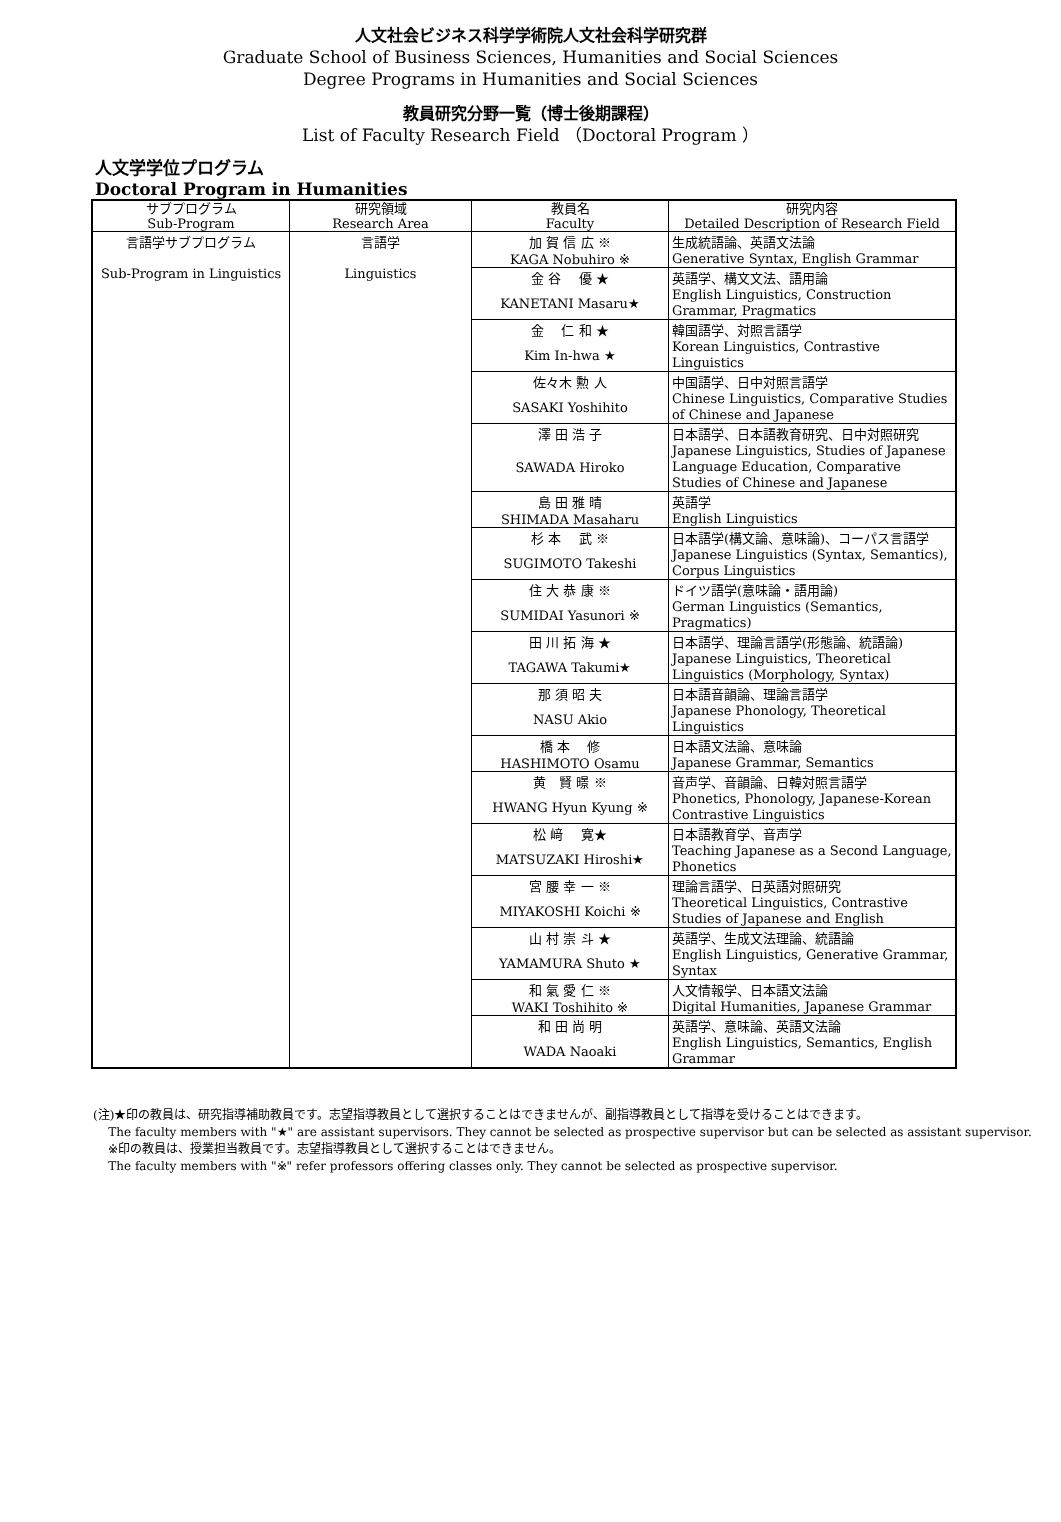人文社会ビジネス科学学術院人文社会科学研究群
Graduate School of Business Sciences, Humanities and Social Sciences
Degree Programs in Humanities and Social Sciences
教員研究分野一覧（博士後期課程）
List of Faculty Research Field （Doctoral Program ）
人文学学位プログラム
Doctoral Program in Humanities
| サブプログラム Sub-Program | 研究領域 Research Area | 教員名 Faculty | 研究内容 Detailed Description of Research Field |
| --- | --- | --- | --- |
| 言語学サブプログラム Sub-Program in Linguistics | 言語学 Linguistics | 加 賀 信 広 ※ | 生成統語論、英語文法論 |
| | | KAGA Nobuhiro ※ | Generative Syntax, English Grammar |
| | | 金 谷 優 ★ | 英語学、構文文法、語用論 |
| | | KANETANI Masaru★ | English Linguistics, Construction Grammar, Pragmatics |
| | | 金 仁 和 ★ | 韓国語学、対照言語学 |
| | | Kim In-hwa ★ | Korean Linguistics, Contrastive Linguistics |
| | | 佐々木 勲 人 | 中国語学、日中対照言語学 |
| | | SASAKI Yoshihito | Chinese Linguistics, Comparative Studies of Chinese and Japanese |
| | | 澤 田 浩 子 | 日本語学、日本語教育研究、日中対照研究 |
| | | SAWADA Hiroko | Japanese Linguistics, Studies of Japanese Language Education, Comparative Studies of Chinese and Japanese |
| | | 島 田 雅 晴 | 英語学 |
| | | SHIMADA Masaharu | English Linguistics |
| | | 杉 本 武 ※ | 日本語学(構文論、意味論)、コーパス言語学 |
| | | SUGIMOTO Takeshi | Japanese Linguistics (Syntax, Semantics), Corpus Linguistics |
| | | 住 大 恭 康 ※ | ドイツ語学(意味論・語用論) |
| | | SUMIDAI Yasunori ※ | German Linguistics (Semantics, Pragmatics) |
| | | 田 川 拓 海 ★ | 日本語学、理論言語学(形態論、統語論) |
| | | TAGAWA Takumi★ | Japanese Linguistics, Theoretical Linguistics (Morphology, Syntax) |
| | | 那 須 昭 夫 | 日本語音韻論、理論言語学 |
| | | NASU Akio | Japanese Phonology, Theoretical Linguistics |
| | | 橋 本 修 | 日本語文法論、意味論 |
| | | HASHIMOTO Osamu | Japanese Grammar, Semantics |
| | | 黄 賢 暻 ※ | 音声学、音韻論、日韓対照言語学 |
| | | HWANG Hyun Kyung ※ | Phonetics, Phonology, Japanese-Korean Contrastive Linguistics |
| | | 松 﨑 寛★ | 日本語教育学、音声学 |
| | | MATSUZAKI Hiroshi★ | Teaching Japanese as a Second Language, Phonetics |
| | | 宮 腰 幸 一 ※ | 理論言語学、日英語対照研究 |
| | | MIYAKOSHI Koichi ※ | Theoretical Linguistics, Contrastive Studies of Japanese and English |
| | | 山 村 崇 斗 ★ | 英語学、生成文法理論、統語論 |
| | | YAMAMURA Shuto ★ | English Linguistics, Generative Grammar, Syntax |
| | | 和 氣 愛 仁 ※ | 人文情報学、日本語文法論 |
| | | WAKI Toshihito ※ | Digital Humanities, Japanese Grammar |
| | | 和 田 尚 明 | 英語学、意味論、英語文法論 |
| | | WADA Naoaki | English Linguistics, Semantics, English Grammar |
(注)★印の教員は、研究指導補助教員です。志望指導教員として選択することはできませんが、副指導教員として指導を受けることはできます。
The faculty members with "★" are assistant supervisors. They cannot be selected as prospective supervisor but can be selected as assistant supervisor.
※印の教員は、授業担当教員です。志望指導教員として選択することはできません。
The faculty members with "※" refer professors offering classes only. They cannot be selected as prospective supervisor.